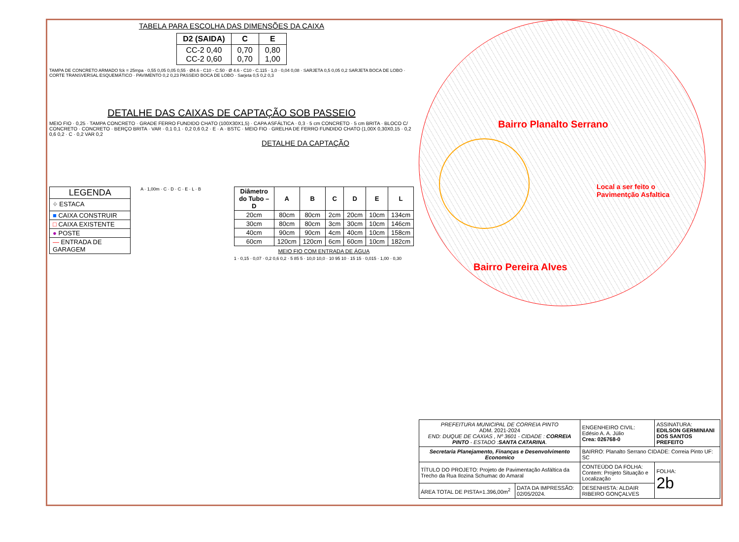TABELA PARA ESCOLHA DAS DIMENSÕES DA CAIXA
| D2 (SAIDA) | C | E |
| --- | --- | --- |
| CC-2 0,40 CC-2 0,60 | 0,70 0,70 | 0,80 1,00 |
TAMPA DE CONCRETO ARMADO fck = 25mpa · 0,55 0,05 0,05 0,55 · Ø4.6 - C10 - C.50 · Ø 4.6 - C10 - C.115 · 1,0 · 0,04 0,08 · SARJETA 0,5 0,05 0,2 SARJETA BOCA DE LOBO · CORTE TRANSVERSAL ESQUEMÁTICO · PAVIMENTO 0,2 0,23 PASSEIO BOCA DE LOBO · Sarjeta 0,5 0,2 0,3
DETALHE DAS CAIXAS DE CAPTAÇÃO SOB PASSEIO
MEIO FIO · 0,25 · TAMPA CONCRETO · GRADE FERRO FUNDIDO CHATO (100X30X1,5) · CAPA ASFÁLTICA · 0,3 · 5 cm CONCRETO · 5 cm BRITA · BLOCO C/ CONCRETO · CONCRETO · BERÇO BRITA · VAR · 0,1 0,1 · 0,2 0,6 0,2 · E · A · BSTC · MEIO FIO · GRELHA DE FERRO FUNDIDO CHATO (1,00X 0,30X0,15 · 0,2 0,6 0,2 · C · 0,2 VAR 0,2
DETALHE DA CAPTAÇÃO
| LEGENDA |
| --- |
| ⌖ ESTACA |
| ■ CAIXA CONSTRUIR |
| □ CAIXA EXISTENTE |
| ● POSTE |
| — ENTRADA DE GARAGEM |
A · 1,00m · C · D · C · E · L · B
| Diâmetro do Tubo – D | A | B | C | D | E | L |
| --- | --- | --- | --- | --- | --- | --- |
| 20cm | 80cm | 80cm | 2cm | 20cm | 10cm | 134cm |
| 30cm | 80cm | 80cm | 3cm | 30cm | 10cm | 146cm |
| 40cm | 90cm | 90cm | 4cm | 40cm | 10cm | 158cm |
| 60cm | 120cm | 120cm | 6cm | 60cm | 10cm | 182cm |
MEIO FIO COM ENTRADA DE ÁGUA
1 · 0,15 · 0,07 · 0,2 0,6 0,2 · 5 85 5 · 10,0 10,0 · 10 95 10 · 15 15 · 0,015 · 1,00 · 0,30
Bairro Planalto Serrano
Local a ser feito o
Pavimentção Asfaltica
Bairro Pereira Alves
| PREFEITURA MUNICIPAL DE CORREIA PINTO ADM. 2021-2024 END: DUQUE DE CAXIAS , Nº 3601 - CIDADE : CORREIA PINTO - ESTADO : SANTA CATARINA . | | ENGENHEIRO CIVIL: Edésio A. A. Júlio Crea: 026768-0 | ASSINATURA: EDILSON GERMINIANI DOS SANTOS PREFEITO |
| Secretaria Planejamento, Finanças e Desenvolvimento Economico | | BAIRRO: Planalto Serrano CIDADE: Correia Pinto UF: SC | |
| TÍTULO DO PROJETO: Projeto de Pavimentação Asfáltica da Trecho da Rua Ilozina Schumac do Amaral | | CONTEÚDO DA FOLHA: Contem: Projeto Situação e Localização | FOLHA: 2b |
| ÁREA TOTAL DE PISTA=1.396,00m<sup>2</sup> | DATA DA IMPRESSÃO: 02/05/2024. | DESENHISTA: ALDAIR RIBEIRO GONÇALVES | |